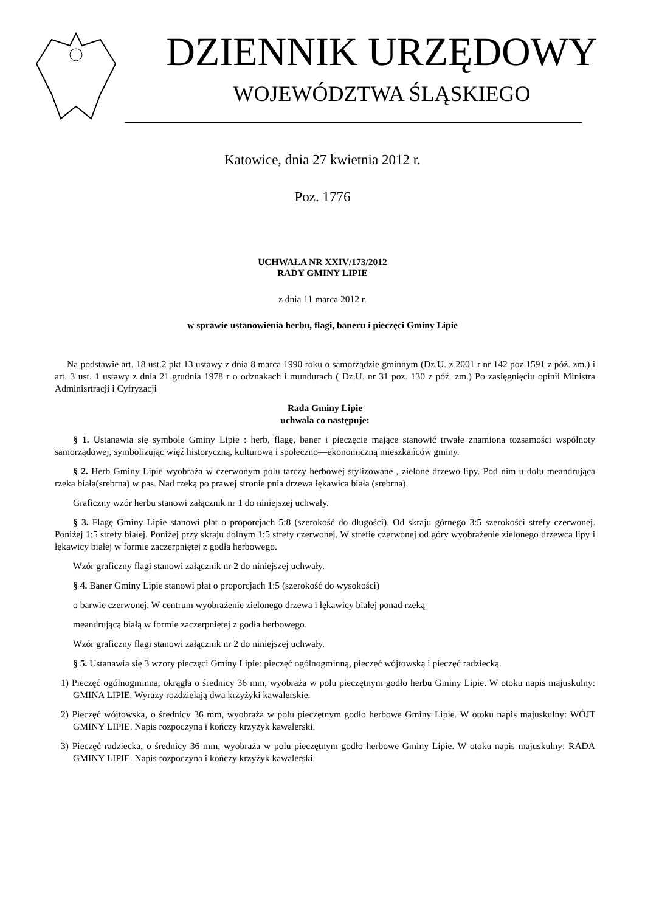DZIENNIK URZĘDOWY
WOJEWÓDZTWA ŚLĄSKIEGO
Katowice, dnia 27 kwietnia 2012 r.
Poz. 1776
UCHWAŁA NR XXIV/173/2012
RADY GMINY LIPIE
z dnia 11 marca 2012 r.
w sprawie ustanowienia herbu, flagi, baneru i pieczęci Gminy Lipie
Na podstawie art. 18 ust.2 pkt 13 ustawy z dnia 8 marca 1990 roku o samorządzie gminnym (Dz.U. z 2001 r nr 142 poz.1591 z póź. zm.) i art. 3 ust. 1 ustawy z dnia 21 grudnia 1978 r o odznakach i mundurach ( Dz.U. nr 31 poz. 130 z póź. zm.) Po zasięgnięciu opinii Ministra Adminisrtracji i Cyfryzacji
Rada Gminy Lipie
uchwala co następuje:
§ 1. Ustanawia się symbole Gminy Lipie : herb, flagę, baner i pieczęcie mające stanowić trwałe znamiona tożsamości wspólnoty samorządowej, symbolizując więź historyczną, kulturowa i społeczno—ekonomiczną mieszkańców gminy.
§ 2. Herb Gminy Lipie wyobraża w czerwonym polu tarczy herbowej stylizowane , zielone drzewo lipy. Pod nim u dołu meandrująca rzeka biała(srebrna) w pas. Nad rzeką po prawej stronie pnia drzewa łękawica biała (srebrna).
Graficzny wzór herbu stanowi załącznik nr 1 do niniejszej uchwały.
§ 3. Flagę Gminy Lipie stanowi płat o proporcjach 5:8 (szerokość do długości). Od skraju górnego 3:5 szerokości strefy czerwonej. Poniżej 1:5 strefy białej. Poniżej przy skraju dolnym 1:5 strefy czerwonej. W strefie czerwonej od góry wyobrażenie zielonego drzewca lipy i łękawicy białej w formie zaczerpniętej z godła herbowego.
Wzór graficzny flagi stanowi załącznik nr 2 do niniejszej uchwały.
§ 4. Baner Gminy Lipie stanowi płat o proporcjach 1:5 (szerokość do wysokości)
o barwie czerwonej. W centrum wyobrażenie zielonego drzewa i łękawicy białej ponad rzeką
meandrującą białą w formie zaczerpniętej z godła herbowego.
Wzór graficzny flagi stanowi załącznik nr 2 do niniejszej uchwały.
§ 5. Ustanawia się 3 wzory pieczęci Gminy Lipie: pieczęć ogólnogminną, pieczęć wójtowską i pieczęć radziecką.
1) Pieczęć ogólnogminna, okrągła o średnicy 36 mm, wyobraża w polu pieczętnym godło herbu Gminy Lipie. W otoku napis majuskulny: GMINA LIPIE. Wyrazy rozdzielają dwa krzyżyki kawalerskie.
2) Pieczęć wójtowska, o średnicy 36 mm, wyobraża w polu pieczętnym godło herbowe Gminy Lipie. W otoku napis majuskulny: WÓJT GMINY LIPIE. Napis rozpoczyna i kończy krzyżyk kawalerski.
3) Pieczęć radziecka, o średnicy 36 mm, wyobraża w polu pieczętnym godło herbowe Gminy Lipie. W otoku napis majuskulny: RADA GMINY LIPIE. Napis rozpoczyna i kończy krzyżyk kawalerski.